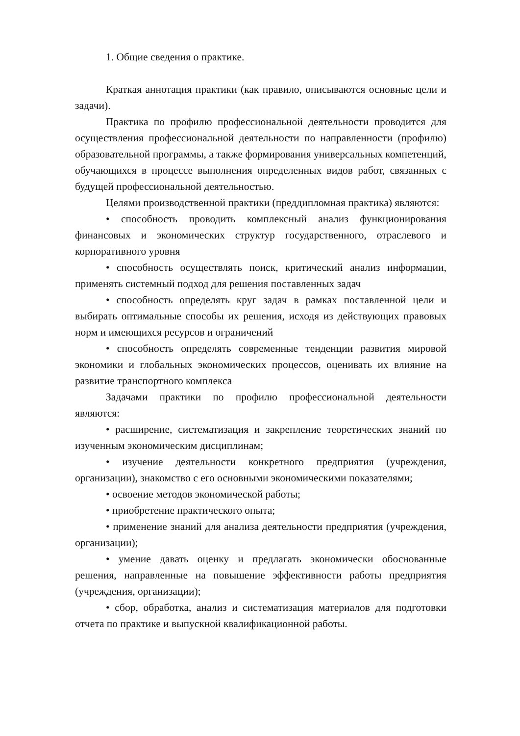1. Общие сведения о практике.
Краткая аннотация практики (как правило, описываются основные цели и задачи).
Практика по профилю профессиональной деятельности проводится для осуществления профессиональной деятельности по направленности (профилю) образовательной программы, а также формирования универсальных компетенций, обучающихся в процессе выполнения определенных видов работ, связанных с будущей профессиональной деятельностью.
Целями производственной практики (преддипломная практика) являются:
• способность проводить комплексный анализ функционирования финансовых и экономических структур государственного, отраслевого и корпоративного уровня
• способность осуществлять поиск, критический анализ информации, применять системный подход для решения поставленных задач
• способность определять круг задач в рамках поставленной цели и выбирать оптимальные способы их решения, исходя из действующих правовых норм и имеющихся ресурсов и ограничений
• способность определять современные тенденции развития мировой экономики и глобальных экономических процессов, оценивать их влияние на развитие транспортного комплекса
Задачами практики по профилю профессиональной деятельности являются:
• расширение, систематизация и закрепление теоретических знаний по изученным экономическим дисциплинам;
• изучение деятельности конкретного предприятия (учреждения, организации), знакомство с его основными экономическими показателями;
• освоение методов экономической работы;
• приобретение практического опыта;
• применение знаний для анализа деятельности предприятия (учреждения, организации);
• умение давать оценку и предлагать экономически обоснованные решения, направленные на повышение эффективности работы предприятия (учреждения, организации);
• сбор, обработка, анализ и систематизация материалов для подготовки отчета по практике и выпускной квалификационной работы.